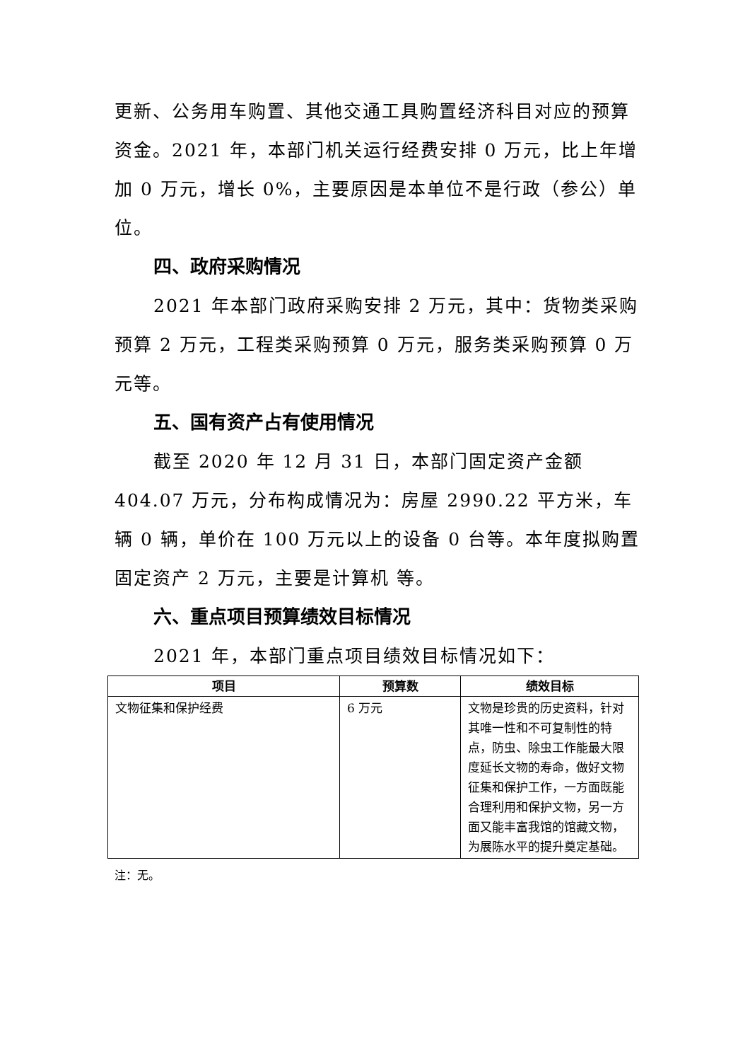更新、公务用车购置、其他交通工具购置经济科目对应的预算资金。2021 年，本部门机关运行经费安排 0 万元，比上年增加 0 万元，增长 0%，主要原因是本单位不是行政（参公）单位。
四、政府采购情况
2021 年本部门政府采购安排 2 万元，其中：货物类采购预算 2 万元，工程类采购预算 0 万元，服务类采购预算 0 万元等。
五、国有资产占有使用情况
截至 2020 年 12 月 31 日，本部门固定资产金额 404.07 万元，分布构成情况为：房屋 2990.22 平方米，车辆 0 辆，单价在 100 万元以上的设备 0 台等。本年度拟购置固定资产 2 万元，主要是计算机 等。
六、重点项目预算绩效目标情况
2021 年，本部门重点项目绩效目标情况如下：
| 项目 | 预算数 | 绩效目标 |
| --- | --- | --- |
| 文物征集和保护经费 | 6 万元 | 文物是珍贵的历史资料，针对其唯一性和不可复制性的特点，防虫、除虫工作能最大限度延长文物的寿命，做好文物征集和保护工作，一方面既能合理利用和保护文物，另一方面又能丰富我馆的馆藏文物，为展陈水平的提升奠定基础。 |
注：无。